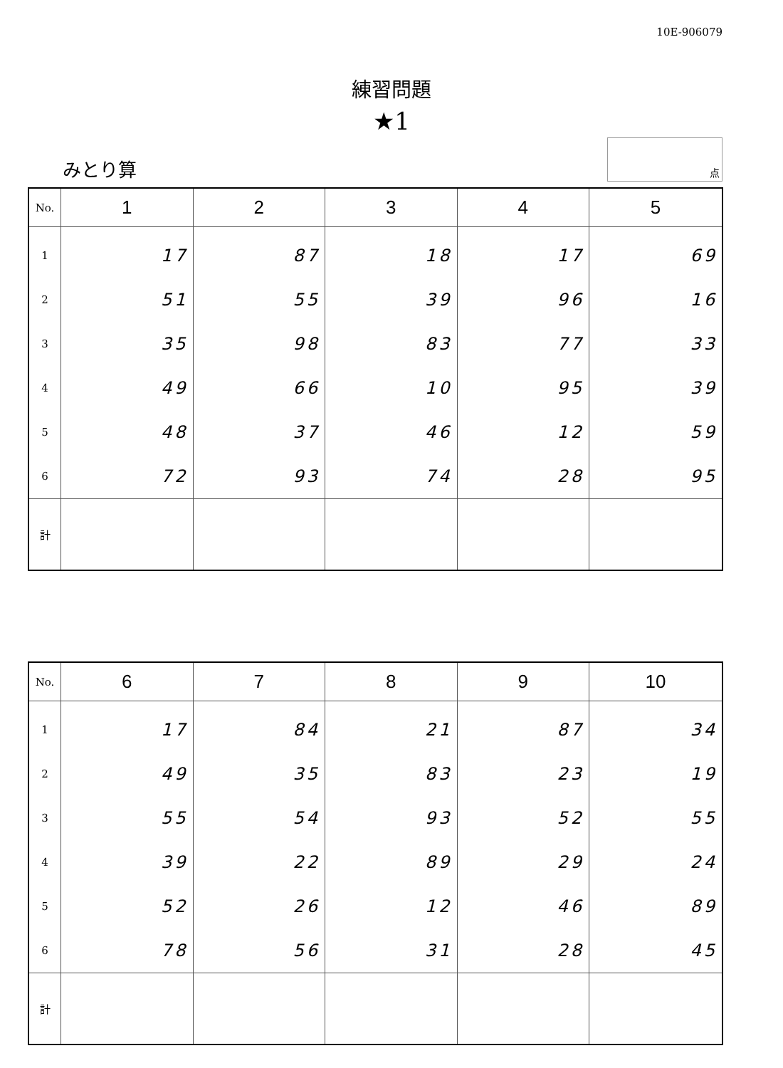10E-906079
練習問題
★1
みとり算
点
| No. | 1 | 2 | 3 | 4 | 5 |
| --- | --- | --- | --- | --- | --- |
| 1 | 17 | 87 | 18 | 17 | 69 |
| 2 | 51 | 55 | 39 | 96 | 16 |
| 3 | 35 | 98 | 83 | 77 | 33 |
| 4 | 49 | 66 | 10 | 95 | 39 |
| 5 | 48 | 37 | 46 | 12 | 59 |
| 6 | 72 | 93 | 74 | 28 | 95 |
| 計 | | | | | |
| No. | 6 | 7 | 8 | 9 | 10 |
| --- | --- | --- | --- | --- | --- |
| 1 | 17 | 84 | 21 | 87 | 34 |
| 2 | 49 | 35 | 83 | 23 | 19 |
| 3 | 55 | 54 | 93 | 52 | 55 |
| 4 | 39 | 22 | 89 | 29 | 24 |
| 5 | 52 | 26 | 12 | 46 | 89 |
| 6 | 78 | 56 | 31 | 28 | 45 |
| 計 | | | | | |